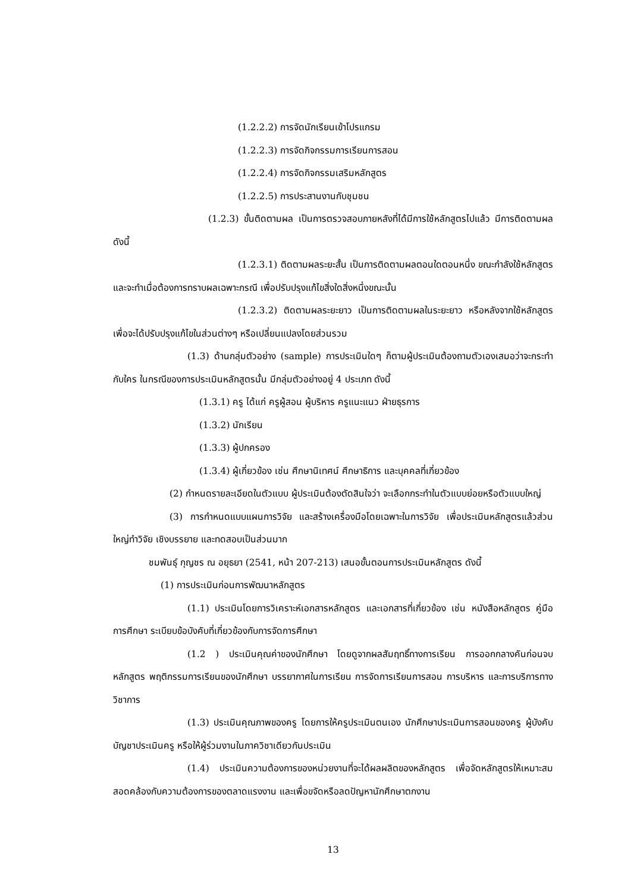(1.2.2.2) การจัดนักเรียนเข้าโปรแกรม
(1.2.2.3) การจัดกิจกรรมการเรียนการสอน
(1.2.2.4) การจัดกิจกรรมเสริมหลักสูตร
(1.2.2.5) การประสานงานกับชุมชน
(1.2.3) ขั้นติดตามผล เป็นการตรวจสอบภายหลังที่ได้มีการใช้หลักสูตรไปแล้ว มีการติดตามผล ดังนี้
(1.2.3.1) ติดตามผลระยะสั้น เป็นการติดตามผลตอนใดตอนหนึ่ง ขณะกำลังใช้หลักสูตร และจะทำเมื่อต้องการทราบผลเฉพาะกรณี เพื่อปรับปรุงแก้ไขสิ่งใดสิ่งหนึ่งขณะนั้น
(1.2.3.2) ติดตามผลระยะยาว เป็นการติดตามผลในระยะยาว หรือหลังจากใช้หลักสูตร เพื่อจะได้ปรับปรุงแก้ไขในส่วนต่างๆ หรือเปลี่ยนแปลงโดยส่วนรวม
(1.3) ด้านกลุ่มตัวอย่าง (sample) การประเมินใดๆ ก็ตามผู้ประเมินต้องถามตัวเองเสมอว่าจะกระทำกับใคร ในกรณีของการประเมินหลักสูตรนั้น มีกลุ่มตัวอย่างอยู่ 4 ประเภท ดังนี้
(1.3.1) ครู ได้แก่ ครูผู้สอน ผู้บริหาร ครูแนะแนว ฝ่ายธุรการ
(1.3.2) นักเรียน
(1.3.3) ผู้ปกครอง
(1.3.4) ผู้เกี่ยวข้อง เช่น ศึกษานิเทศน์ ศึกษาธิการ และบุคคลที่เกี่ยวข้อง
(2) กำหนดรายละเอียดในตัวแบบ ผู้ประเมินต้องตัดสินใจว่า จะเลือกกระทำในตัวแบบย่อยหรือตัวแบบใหญ่
(3) การกำหนดแบบแผนการวิจัย และสร้างเครื่องมือโดยเฉพาะในการวิจัย เพื่อประเมินหลักสูตรแล้วส่วนใหญ่ทำวิจัย เชิงบรรยาย และทดสอบเป็นส่วนมาก
ชมพันธุ์ กุญชร ณ อยุธยา (2541, หน้า 207-213) เสนอขั้นตอนการประเมินหลักสูตร ดังนี้
(1) การประเมินก่อนการพัฒนาหลักสูตร
(1.1) ประเมินโดยการวิเคราะห์เอกสารหลักสูตร และเอกสารที่เกี่ยวข้อง เช่น หนังสือหลักสูตร คู่มือการศึกษา ระเบียบข้อบังคับที่เกี่ยวข้องกับการจัดการศึกษา
(1.2 ) ประเมินคุณค่าของนักศึกษา โดยดูจากผลสัมฤทธิ์ทางการเรียน การออกกลางคันก่อนจบหลักสูตร พฤติกรรมการเรียนของนักศึกษา บรรยากาศในการเรียน การจัดการเรียนการสอน การบริหาร และการบริการทางวิชาการ
(1.3) ประเมินคุณภาพของครู โดยการให้ครูประเมินตนเอง นักศึกษาประเมินการสอนของครู ผู้บังคับบัญชาประเมินครู หรือให้ผู้ร่วมงานในภาควิชาเดียวกันประเมิน
(1.4) ประเมินความต้องการของหน่วยงานที่จะได้ผลผลิตของหลักสูตร เพื่อจัดหลักสูตรให้เหมาะสมสอดคล้องกับความต้องการของตลาดแรงงาน และเพื่อขจัดหรือลดปัญหานักศึกษาตกงาน
13